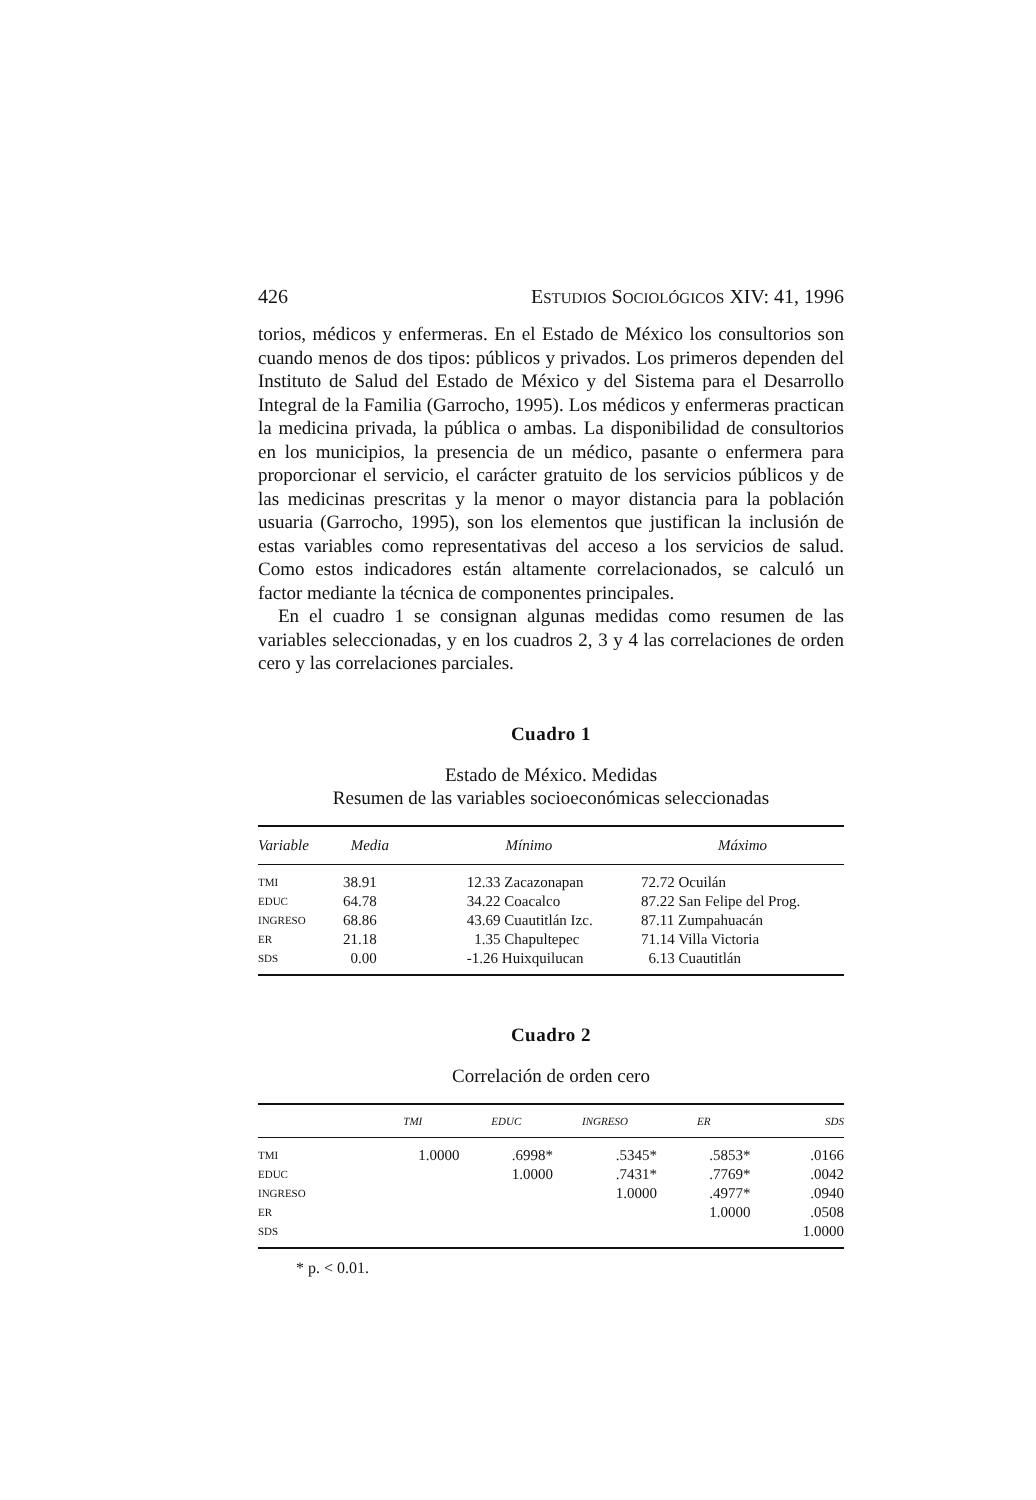426 ESTUDIOS SOCIOLÓGICOS XIV: 41, 1996
torios, médicos y enfermeras. En el Estado de México los consultorios son cuando menos de dos tipos: públicos y privados. Los primeros dependen del Instituto de Salud del Estado de México y del Sistema para el Desarrollo Integral de la Familia (Garrocho, 1995). Los médicos y enfermeras practican la medicina privada, la pública o ambas. La disponibilidad de consultorios en los municipios, la presencia de un médico, pasante o enfermera para proporcionar el servicio, el carácter gratuito de los servicios públicos y de las medicinas prescritas y la menor o mayor distancia para la población usuaria (Garrocho, 1995), son los elementos que justifican la inclusión de estas variables como representativas del acceso a los servicios de salud. Como estos indicadores están altamente correlacionados, se calculó un factor mediante la técnica de componentes principales.
En el cuadro 1 se consignan algunas medidas como resumen de las variables seleccionadas, y en los cuadros 2, 3 y 4 las correlaciones de orden cero y las correlaciones parciales.
Cuadro 1
Estado de México. Medidas
Resumen de las variables socioeconómicas seleccionadas
| Variable | Media | Mínimo | Máximo |
| --- | --- | --- | --- |
| TMI | 38.91 | 12.33 Zacazonapan | 72.72 Ocuilán |
| EDUC | 64.78 | 34.22 Coacalco | 87.22 San Felipe del Prog. |
| INGRESO | 68.86 | 43.69 Cuautitlán Izc. | 87.11 Zumpahuacán |
| ER | 21.18 | 1.35 Chapultepec | 71.14 Villa Victoria |
| SDS | 0.00 | -1.26 Huixquilucan | 6.13 Cuautitlán |
Cuadro 2
Correlación de orden cero
| | TMI | EDUC | INGRESO | ER | SDS |
| --- | --- | --- | --- | --- | --- |
| TMI | 1.0000 | .6998* | .5345* | .5853* | .0166 |
| EDUC | | 1.0000 | .7431* | .7769* | .0042 |
| INGRESO | | | 1.0000 | .4977* | .0940 |
| ER | | | | 1.0000 | .0508 |
| SDS | | | | | 1.0000 |
* p. < 0.01.